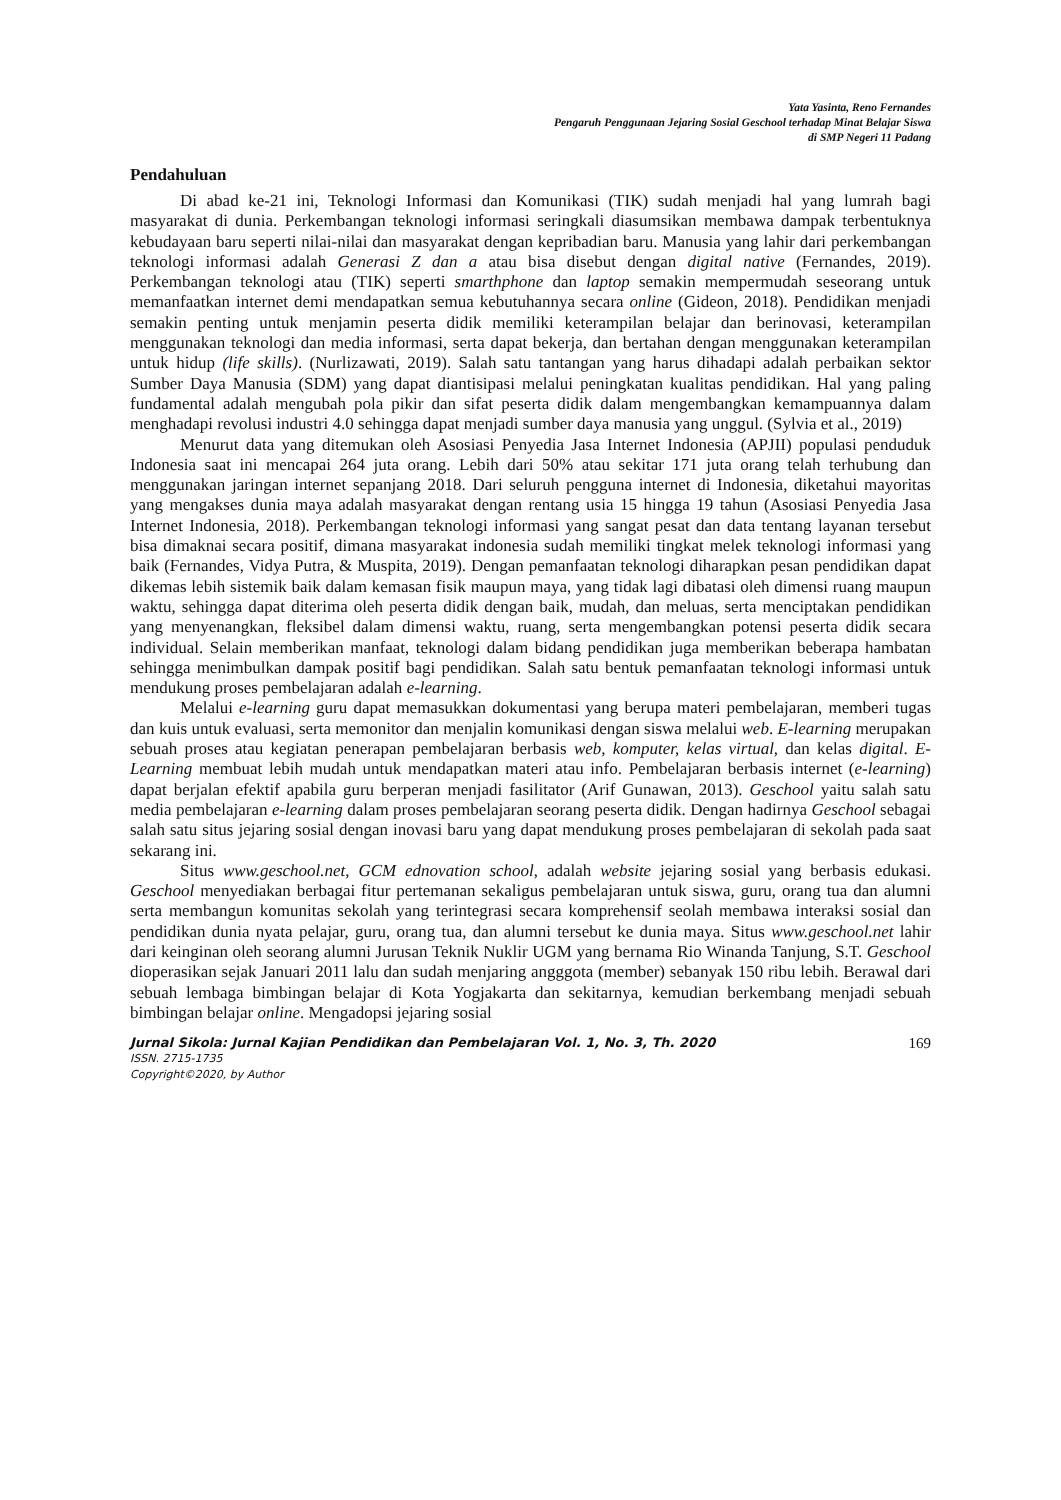Yata Yasinta, Reno Fernandes
Pengaruh Penggunaan Jejaring Sosial Geschool terhadap Minat Belajar Siswa
di SMP Negeri 11 Padang
Pendahuluan
Di abad ke-21 ini, Teknologi Informasi dan Komunikasi (TIK) sudah menjadi hal yang lumrah bagi masyarakat di dunia. Perkembangan teknologi informasi seringkali diasumsikan membawa dampak terbentuknya kebudayaan baru seperti nilai-nilai dan masyarakat dengan kepribadian baru. Manusia yang lahir dari perkembangan teknologi informasi adalah Generasi Z dan a atau bisa disebut dengan digital native (Fernandes, 2019). Perkembangan teknologi atau (TIK) seperti smarthphone dan laptop semakin mempermudah seseorang untuk memanfaatkan internet demi mendapatkan semua kebutuhannya secara online (Gideon, 2018). Pendidikan menjadi semakin penting untuk menjamin peserta didik memiliki keterampilan belajar dan berinovasi, keterampilan menggunakan teknologi dan media informasi, serta dapat bekerja, dan bertahan dengan menggunakan keterampilan untuk hidup (life skills). (Nurlizawati, 2019). Salah satu tantangan yang harus dihadapi adalah perbaikan sektor Sumber Daya Manusia (SDM) yang dapat diantisipasi melalui peningkatan kualitas pendidikan. Hal yang paling fundamental adalah mengubah pola pikir dan sifat peserta didik dalam mengembangkan kemampuannya dalam menghadapi revolusi industri 4.0 sehingga dapat menjadi sumber daya manusia yang unggul. (Sylvia et al., 2019)
Menurut data yang ditemukan oleh Asosiasi Penyedia Jasa Internet Indonesia (APJII) populasi penduduk Indonesia saat ini mencapai 264 juta orang. Lebih dari 50% atau sekitar 171 juta orang telah terhubung dan menggunakan jaringan internet sepanjang 2018. Dari seluruh pengguna internet di Indonesia, diketahui mayoritas yang mengakses dunia maya adalah masyarakat dengan rentang usia 15 hingga 19 tahun (Asosiasi Penyedia Jasa Internet Indonesia, 2018). Perkembangan teknologi informasi yang sangat pesat dan data tentang layanan tersebut bisa dimaknai secara positif, dimana masyarakat indonesia sudah memiliki tingkat melek teknologi informasi yang baik (Fernandes, Vidya Putra, & Muspita, 2019). Dengan pemanfaatan teknologi diharapkan pesan pendidikan dapat dikemas lebih sistemik baik dalam kemasan fisik maupun maya, yang tidak lagi dibatasi oleh dimensi ruang maupun waktu, sehingga dapat diterima oleh peserta didik dengan baik, mudah, dan meluas, serta menciptakan pendidikan yang menyenangkan, fleksibel dalam dimensi waktu, ruang, serta mengembangkan potensi peserta didik secara individual. Selain memberikan manfaat, teknologi dalam bidang pendidikan juga memberikan beberapa hambatan sehingga menimbulkan dampak positif bagi pendidikan. Salah satu bentuk pemanfaatan teknologi informasi untuk mendukung proses pembelajaran adalah e-learning.
Melalui e-learning guru dapat memasukkan dokumentasi yang berupa materi pembelajaran, memberi tugas dan kuis untuk evaluasi, serta memonitor dan menjalin komunikasi dengan siswa melalui web. E-learning merupakan sebuah proses atau kegiatan penerapan pembelajaran berbasis web, komputer, kelas virtual, dan kelas digital. E-Learning membuat lebih mudah untuk mendapatkan materi atau info. Pembelajaran berbasis internet (e-learning) dapat berjalan efektif apabila guru berperan menjadi fasilitator (Arif Gunawan, 2013). Geschool yaitu salah satu media pembelajaran e-learning dalam proses pembelajaran seorang peserta didik. Dengan hadirnya Geschool sebagai salah satu situs jejaring sosial dengan inovasi baru yang dapat mendukung proses pembelajaran di sekolah pada saat sekarang ini.
Situs www.geschool.net, GCM ednovation school, adalah website jejaring sosial yang berbasis edukasi. Geschool menyediakan berbagai fitur pertemanan sekaligus pembelajaran untuk siswa, guru, orang tua dan alumni serta membangun komunitas sekolah yang terintegrasi secara komprehensif seolah membawa interaksi sosial dan pendidikan dunia nyata pelajar, guru, orang tua, dan alumni tersebut ke dunia maya. Situs www.geschool.net lahir dari keinginan oleh seorang alumni Jurusan Teknik Nuklir UGM yang bernama Rio Winanda Tanjung, S.T. Geschool dioperasikan sejak Januari 2011 lalu dan sudah menjaring angggota (member) sebanyak 150 ribu lebih. Berawal dari sebuah lembaga bimbingan belajar di Kota Yogjakarta dan sekitarnya, kemudian berkembang menjadi sebuah bimbingan belajar online. Mengadopsi jejaring sosial
Jurnal Sikola: Jurnal Kajian Pendidikan dan Pembelajaran Vol. 1, No. 3, Th. 2020 169
ISSN. 2715-1735
Copyright©2020, by Author